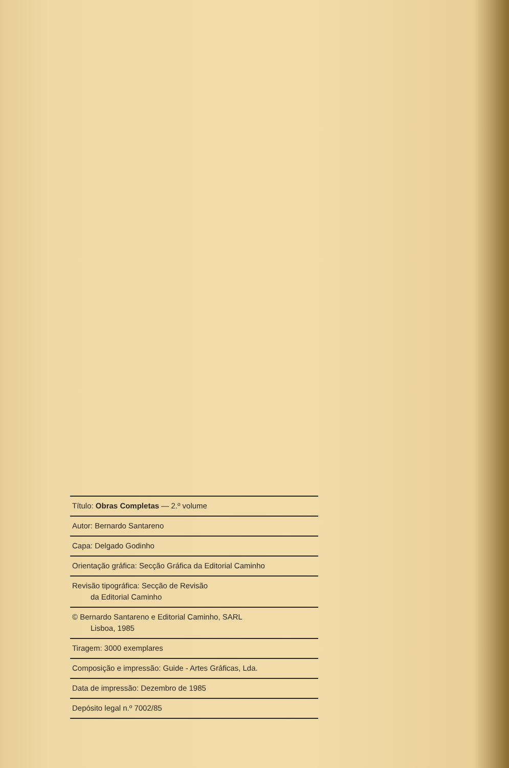Título: Obras Completas — 2.º volume
Autor: Bernardo Santareno
Capa: Delgado Godinho
Orientação gráfica: Secção Gráfica da Editorial Caminho
Revisão tipográfica: Secção de Revisão
da Editorial Caminho
© Bernardo Santareno e Editorial Caminho, SARL
Lisboa, 1985
Tiragem: 3000 exemplares
Composição e impressão: Guide - Artes Gráficas, Lda.
Data de impressão: Dezembro de 1985
Depósito legal n.º 7002/85